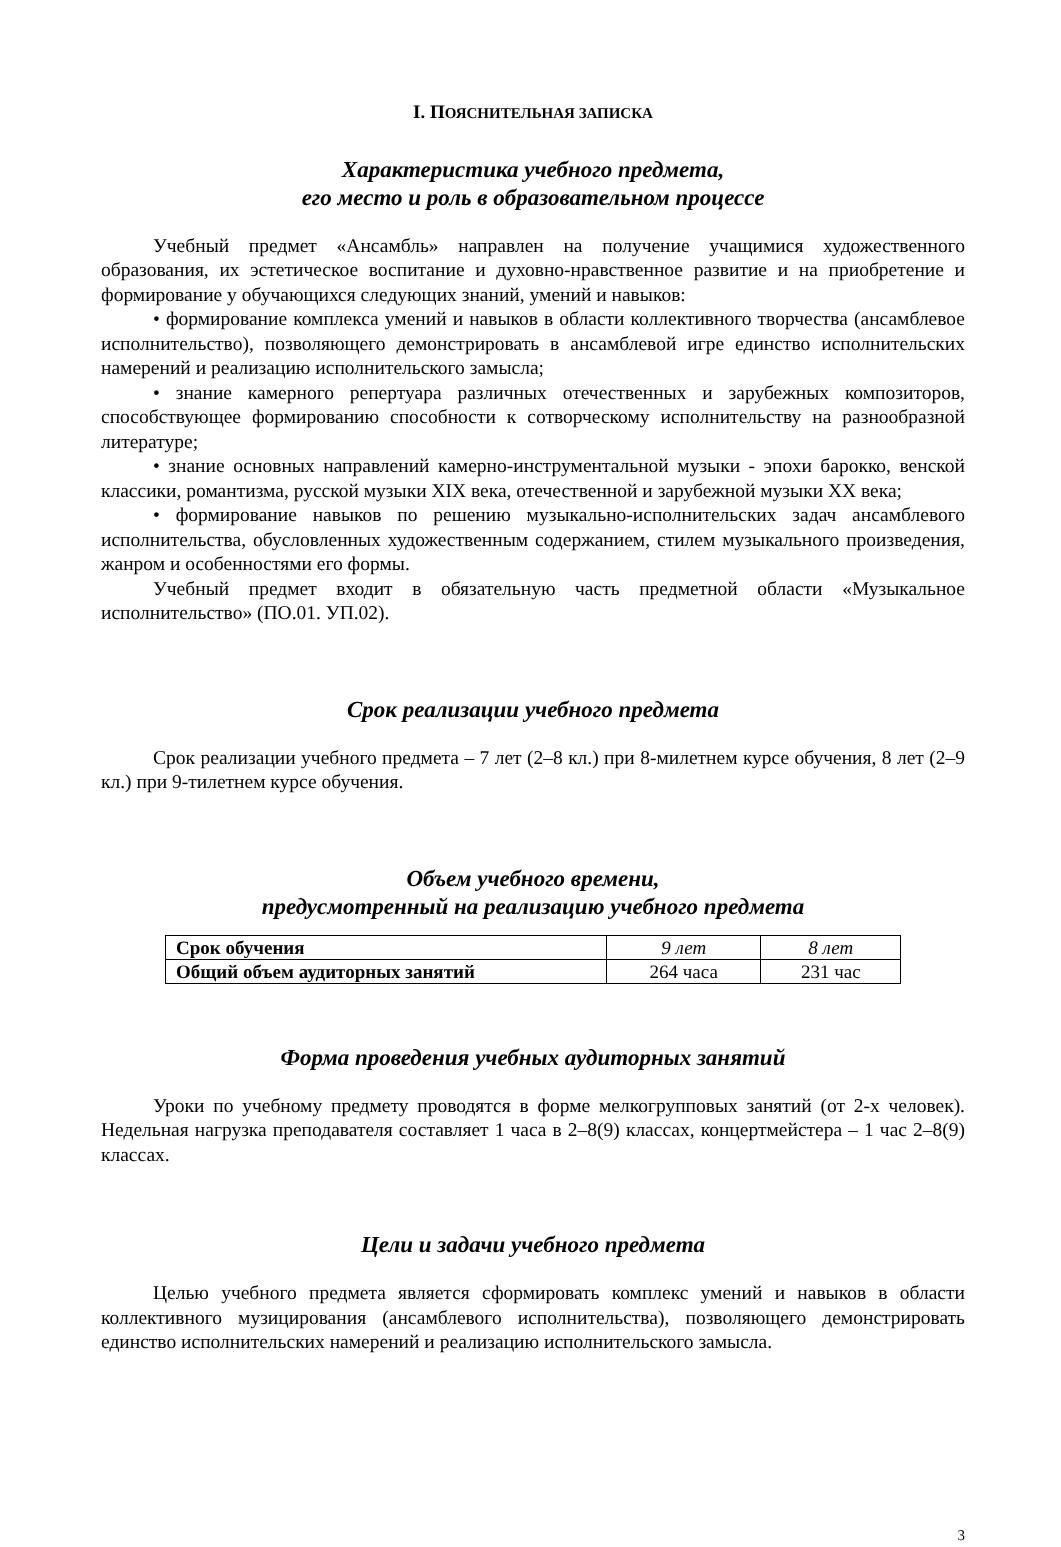I. ПОЯСНИТЕЛЬНАЯ ЗАПИСКА
Характеристика учебного предмета,
его место и роль в образовательном процессе
Учебный предмет «Ансамбль» направлен на получение учащимися художественного образования, их эстетическое воспитание и духовно-нравственное развитие и на приобретение и формирование у обучающихся следующих знаний, умений и навыков:
• формирование комплекса умений и навыков в области коллективного творчества (ансамблевое исполнительство), позволяющего демонстрировать в ансамблевой игре единство исполнительских намерений и реализацию исполнительского замысла;
• знание камерного репертуара различных отечественных и зарубежных композиторов, способствующее формированию способности к сотворческому исполнительству на разнообразной литературе;
• знание основных направлений камерно-инструментальной музыки - эпохи барокко, венской классики, романтизма, русской музыки XIX века, отечественной и зарубежной музыки XX века;
• формирование навыков по решению музыкально-исполнительских задач ансамблевого исполнительства, обусловленных художественным содержанием, стилем музыкального произведения, жанром и особенностями его формы.
Учебный предмет входит в обязательную часть предметной области «Музыкальное исполнительство» (ПО.01. УП.02).
Срок реализации учебного предмета
Срок реализации учебного предмета – 7 лет (2–8 кл.) при 8-милетнем курсе обучения, 8 лет (2–9 кл.) при 9-тилетнем курсе обучения.
Объем учебного времени,
предусмотренный на реализацию учебного предмета
| Срок обучения | 9 лет | 8 лет |
| Общий объем аудиторных занятий | 264 часа | 231 час |
Форма проведения учебных аудиторных занятий
Уроки по учебному предмету проводятся в форме мелкогрупповых занятий (от 2-х человек). Недельная нагрузка преподавателя составляет 1 часа в 2–8(9) классах, концертмейстера – 1 час 2–8(9) классах.
Цели и задачи учебного предмета
Целью учебного предмета является сформировать комплекс умений и навыков в области коллективного музицирования (ансамблевого исполнительства), позволяющего демонстрировать единство исполнительских намерений и реализацию исполнительского замысла.
3